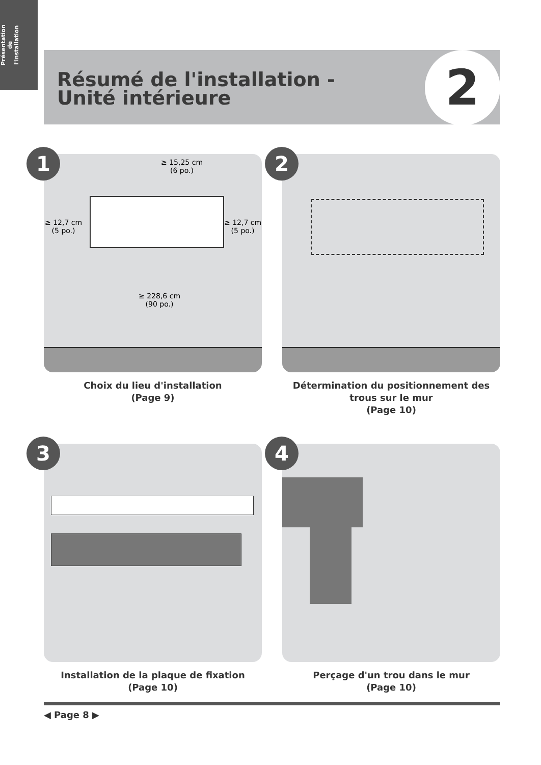Présentation
de
l'installation
Résumé de l'installation - Unité intérieure
2
1
≥ 15,25 cm
(6 po.)
≥ 12,7 cm
(5 po.)
≥ 12,7 cm
(5 po.)
≥ 228,6 cm
(90 po.)
Choix du lieu d'installation
(Page 9)
2
Détermination du positionnement des trous sur le mur
(Page 10)
3
Installation de la plaque de fixation
(Page 10)
4
Perçage d'un trou dans le mur
(Page 10)
◀ Page 8 ▶